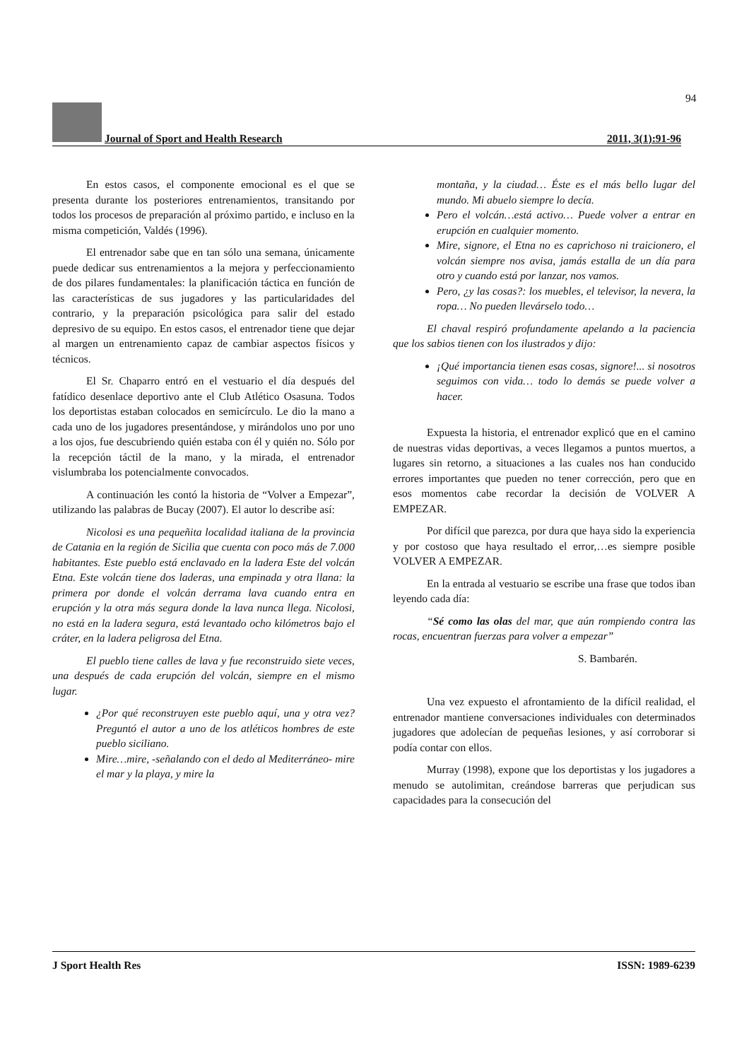94
Journal of Sport and Health Research 2011, 3(1):91-96
En estos casos, el componente emocional es el que se presenta durante los posteriores entrenamientos, transitando por todos los procesos de preparación al próximo partido, e incluso en la misma competición, Valdés (1996).
El entrenador sabe que en tan sólo una semana, únicamente puede dedicar sus entrenamientos a la mejora y perfeccionamiento de dos pilares fundamentales: la planificación táctica en función de las características de sus jugadores y las particularidades del contrario, y la preparación psicológica para salir del estado depresivo de su equipo. En estos casos, el entrenador tiene que dejar al margen un entrenamiento capaz de cambiar aspectos físicos y técnicos.
El Sr. Chaparro entró en el vestuario el día después del fatídico desenlace deportivo ante el Club Atlético Osasuna. Todos los deportistas estaban colocados en semicírculo. Le dio la mano a cada uno de los jugadores presentándose, y mirándolos uno por uno a los ojos, fue descubriendo quién estaba con él y quién no. Sólo por la recepción táctil de la mano, y la mirada, el entrenador vislumbraba los potencialmente convocados.
A continuación les contó la historia de “Volver a Empezar”, utilizando las palabras de Bucay (2007). El autor lo describe así:
Nicolosi es una pequeñita localidad italiana de la provincia de Catania en la región de Sicilia que cuenta con poco más de 7.000 habitantes. Este pueblo está enclavado en la ladera Este del volcán Etna. Este volcán tiene dos laderas, una empinada y otra llana: la primera por donde el volcán derrama lava cuando entra en erupción y la otra más segura donde la lava nunca llega. Nicolosi, no está en la ladera segura, está levantado ocho kilómetros bajo el cráter, en la ladera peligrosa del Etna.
El pueblo tiene calles de lava y fue reconstruido siete veces, una después de cada erupción del volcán, siempre en el mismo lugar.
¿Por qué reconstruyen este pueblo aquí, una y otra vez? Preguntó el autor a uno de los atléticos hombres de este pueblo siciliano.
Mire…mire, -señalando con el dedo al Mediterráneo- mire el mar y la playa, y mire la
montaña, y la ciudad… Éste es el más bello lugar del mundo. Mi abuelo siempre lo decía.
Pero el volcán…está activo… Puede volver a entrar en erupción en cualquier momento.
Mire, signore, el Etna no es caprichoso ni traicionero, el volcán siempre nos avisa, jamás estalla de un día para otro y cuando está por lanzar, nos vamos.
Pero, ¿y las cosas?: los muebles, el televisor, la nevera, la ropa… No pueden llevárselo todo…
El chaval respiró profundamente apelando a la paciencia que los sabios tienen con los ilustrados y dijo:
¡Qué importancia tienen esas cosas, signore!... si nosotros seguimos con vida… todo lo demás se puede volver a hacer.
Expuesta la historia, el entrenador explicó que en el camino de nuestras vidas deportivas, a veces llegamos a puntos muertos, a lugares sin retorno, a situaciones a las cuales nos han conducido errores importantes que pueden no tener corrección, pero que en esos momentos cabe recordar la decisión de VOLVER A EMPEZAR.
Por difícil que parezca, por dura que haya sido la experiencia y por costoso que haya resultado el error,…es siempre posible VOLVER A EMPEZAR.
En la entrada al vestuario se escribe una frase que todos iban leyendo cada día:
“Sé como las olas del mar, que aún rompiendo contra las rocas, encuentran fuerzas para volver a empezar”
S. Bambarén.
Una vez expuesto el afrontamiento de la difícil realidad, el entrenador mantiene conversaciones individuales con determinados jugadores que adolecían de pequeñas lesiones, y así corroborar si podía contar con ellos.
Murray (1998), expone que los deportistas y los jugadores a menudo se autolimitan, creándose barreras que perjudican sus capacidades para la consecución del
J Sport Health Res ISSN: 1989-6239